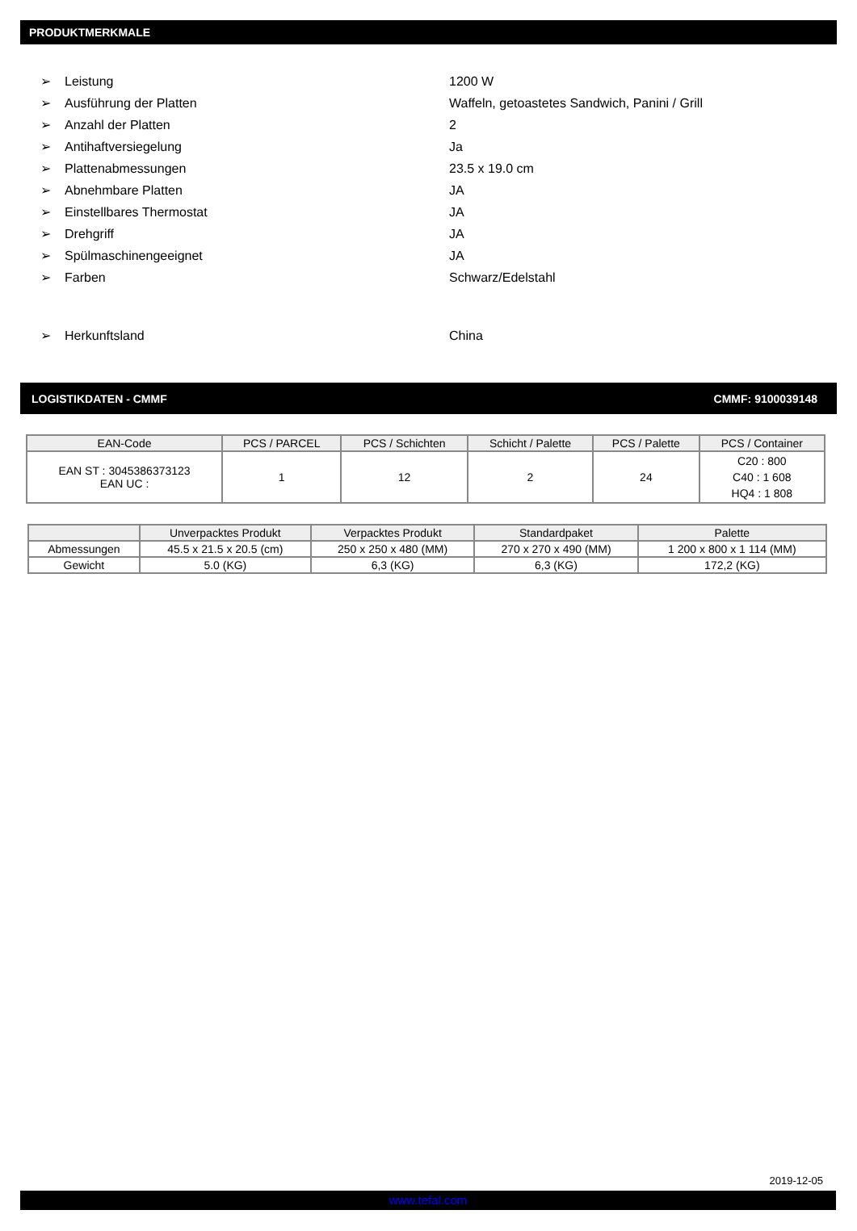PRODUKTMERKMALE
➢ Leistung 1200 W
➢ Ausführung der Platten Waffeln, getoastetes Sandwich, Panini / Grill
➢ Anzahl der Platten 2
➢ Antihaftversiegelung Ja
➢ Plattenabmessungen 23.5 x 19.0 cm
➢ Abnehmbare Platten JA
➢ Einstellbares Thermostat JA
➢ Drehgriff JA
➢ Spülmaschinengeeignet JA
➢ Farben Schwarz/Edelstahl
➢ Herkunftsland China
LOGISTIKDATEN - CMMF CMMF: 9100039148
| EAN-Code | PCS / PARCEL | PCS / Schichten | Schicht / Palette | PCS / Palette | PCS / Container |
| --- | --- | --- | --- | --- | --- |
| EAN ST : 3045386373123 EAN UC : | 1 | 12 | 2 | 24 | C20 : 800 C40 : 1 608 HQ4 : 1 808 |
| | Unverpacktes Produkt | Verpacktes Produkt | Standardpaket | Palette |
| --- | --- | --- | --- | --- |
| Abmessungen | 45.5 x 21.5 x 20.5 (cm) | 250 x 250 x 480 (MM) | 270 x 270 x 490 (MM) | 1 200 x 800 x 1 114 (MM) |
| Gewicht | 5.0 (KG) | 6,3 (KG) | 6,3 (KG) | 172,2 (KG) |
2019-12-05
www.tefal.com